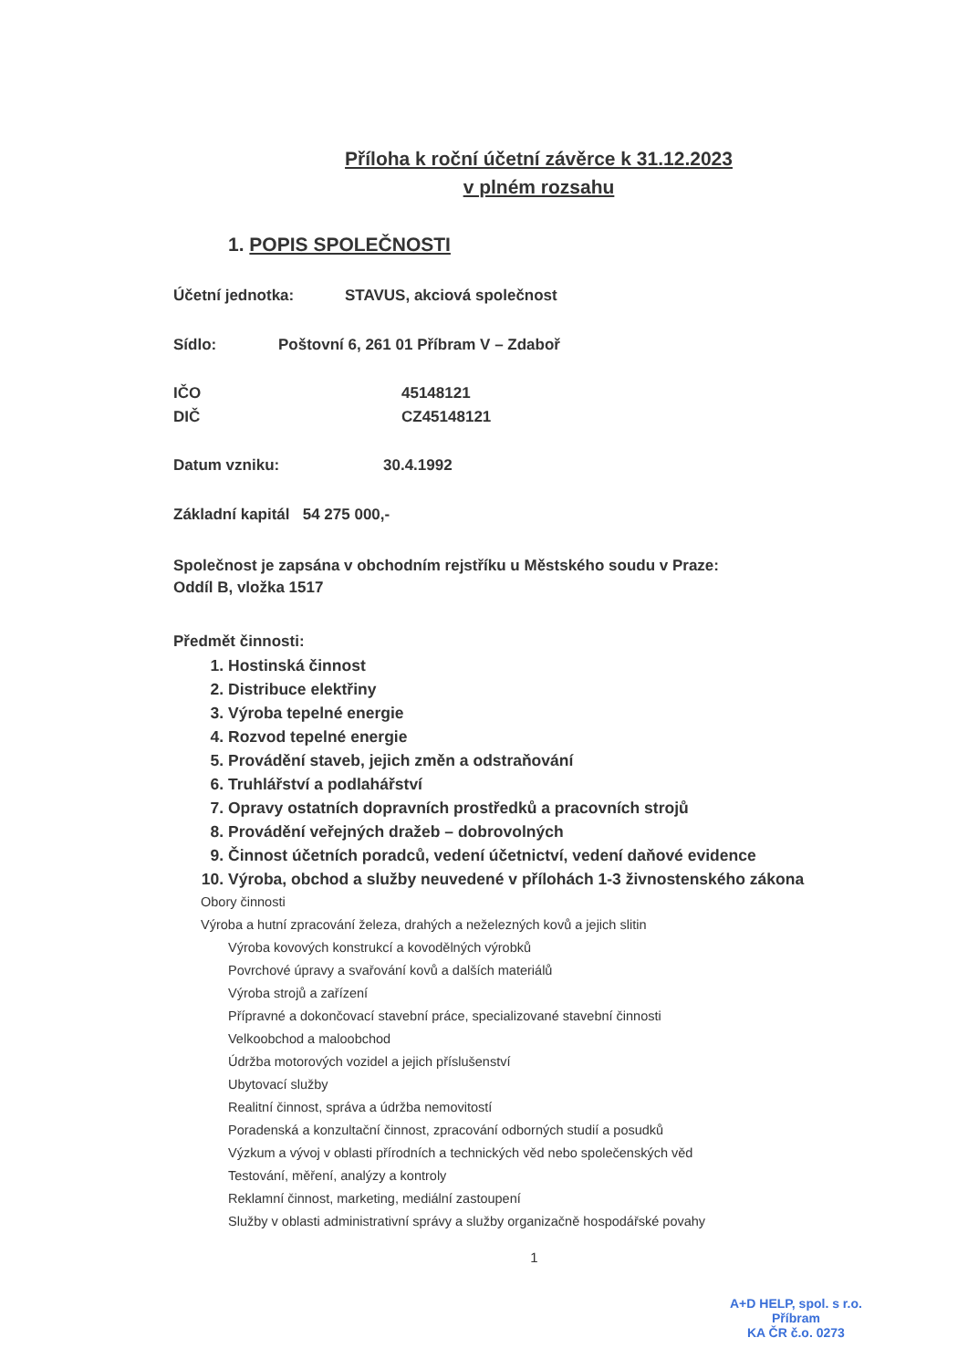Příloha k roční účetní závěrce k 31.12.2023
v plném rozsahu
1. POPIS SPOLEČNOSTI
Účetní jednotka: STAVUS, akciová společnost
Sídlo: Poštovní 6, 261 01 Příbram V – Zdaboř
IČO 45148121
DIČ CZ45148121
Datum vzniku: 30.4.1992
Základní kapitál 54 275 000,-
Společnost je zapsána v obchodním rejstříku u Městského soudu v Praze:
Oddíl B, vložka 1517
Předmět činnosti:
1. Hostinská činnost
2. Distribuce elektřiny
3. Výroba tepelné energie
4. Rozvod tepelné energie
5. Provádění staveb, jejich změn a odstraňování
6. Truhlářství a podlahářství
7. Opravy ostatních dopravních prostředků a pracovních strojů
8. Provádění veřejných dražeb – dobrovolných
9. Činnost účetních poradců, vedení účetnictví, vedení daňové evidence
10. Výroba, obchod a služby neuvedené v přílohách 1-3 živnostenského zákona
Obory činnosti
Výroba a hutní zpracování železa, drahých a neželezných kovů a jejich slitin
Výroba kovových konstrukcí a kovodělných výrobků
Povrchové úpravy a svařování kovů a dalších materiálů
Výroba strojů a zařízení
Přípravné a dokončovací stavební práce, specializované stavební činnosti
Velkoobchod a maloobchod
Údržba motorových vozidel a jejich příslušenství
Ubytovací služby
Realitní činnost, správa a údržba nemovitostí
Poradenská a konzultační činnost, zpracování odborných studií a posudků
Výzkum a vývoj v oblasti přírodních a technických věd nebo společenských věd
Testování, měření, analýzy a kontroly
Reklamní činnost, marketing, mediální zastoupení
Služby v oblasti administrativní správy a služby organizačně hospodářské povahy
1
A+D HELP, spol. s r.o.
Příbram
KA ČR č.o. 0273